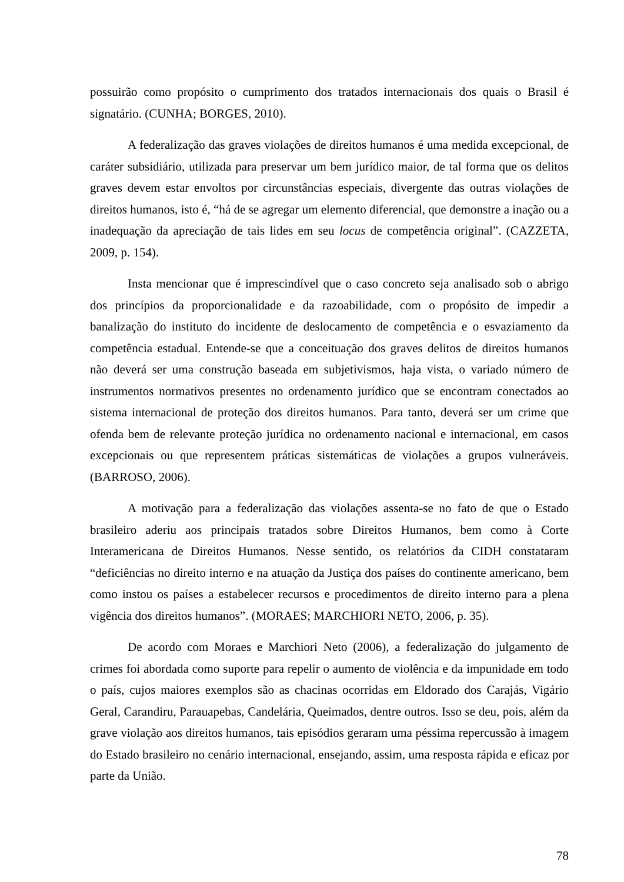possuirão como propósito o cumprimento dos tratados internacionais dos quais o Brasil é signatário. (CUNHA; BORGES, 2010).
A federalização das graves violações de direitos humanos é uma medida excepcional, de caráter subsidiário, utilizada para preservar um bem jurídico maior, de tal forma que os delitos graves devem estar envoltos por circunstâncias especiais, divergente das outras violações de direitos humanos, isto é, “há de se agregar um elemento diferencial, que demonstre a inação ou a inadequação da apreciação de tais lides em seu locus de competência original”. (CAZZETA, 2009, p. 154).
Insta mencionar que é imprescindível que o caso concreto seja analisado sob o abrigo dos princípios da proporcionalidade e da razoabilidade, com o propósito de impedir a banalização do instituto do incidente de deslocamento de competência e o esvaziamento da competência estadual. Entende-se que a conceituação dos graves delitos de direitos humanos não deverá ser uma construção baseada em subjetivismos, haja vista, o variado número de instrumentos normativos presentes no ordenamento jurídico que se encontram conectados ao sistema internacional de proteção dos direitos humanos. Para tanto, deverá ser um crime que ofenda bem de relevante proteção jurídica no ordenamento nacional e internacional, em casos excepcionais ou que representem práticas sistemáticas de violações a grupos vulneráveis. (BARROSO, 2006).
A motivação para a federalização das violações assenta-se no fato de que o Estado brasileiro aderiu aos principais tratados sobre Direitos Humanos, bem como à Corte Interamericana de Direitos Humanos. Nesse sentido, os relatórios da CIDH constataram “deficiências no direito interno e na atuação da Justiça dos países do continente americano, bem como instou os países a estabelecer recursos e procedimentos de direito interno para a plena vigência dos direitos humanos”. (MORAES; MARCHIORI NETO, 2006, p. 35).
De acordo com Moraes e Marchiori Neto (2006), a federalização do julgamento de crimes foi abordada como suporte para repelir o aumento de violência e da impunidade em todo o país, cujos maiores exemplos são as chacinas ocorridas em Eldorado dos Carajás, Vigário Geral, Carandiru, Parauapebas, Candelária, Queimados, dentre outros. Isso se deu, pois, além da grave violação aos direitos humanos, tais episódios geraram uma péssima repercussão à imagem do Estado brasileiro no cenário internacional, ensejando, assim, uma resposta rápida e eficaz por parte da União.
78